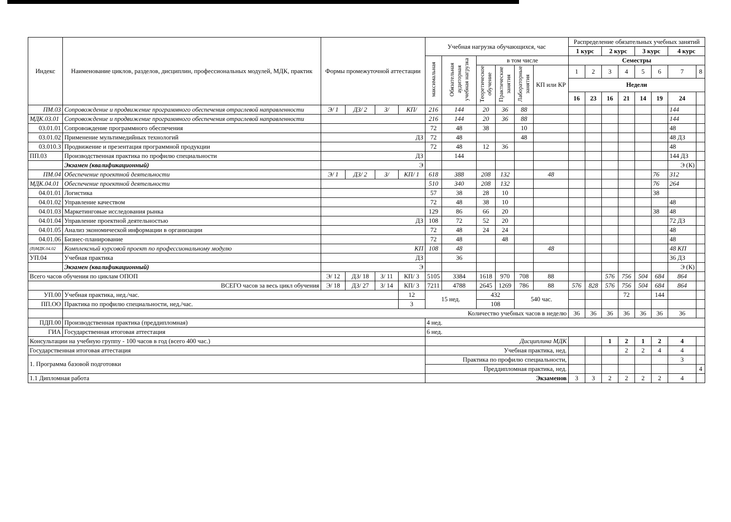| Индекс | Наименование циклов, разделов, дисциплин, профессиональных модулей, МДК, практик | Формы промежуточной аттестации | | | | Учебная нагрузка обучающихся, час | | | | | | Распределение обязательных учебных занятий | | | | | | | |
| --- | --- | --- | --- | --- | --- | --- | --- | --- | --- | --- | --- | --- | --- | --- | --- | --- | --- | --- | --- |
| | | | | | | | | | | | | 1 курс | | 2 курс | | 3 курс | | 4 курс | |
| | | | | | | максимальная | Обязательная аудиторная учебная нагрузка | в том числе | | | | Семестры | | | | | | | |
| | | | | | | | | Теоретическое обучение | Практические занятия | Лабораторные занятия | КП или КР | 1 | 2 | 3 | 4 | 5 | 6 | 7 | 8 |
| | | | | | | | | | | | | Недели | | | | | | | |
| | | | | | | | | | | | | 16 | 23 | 16 | 21 | 14 | 19 | 24 | |
| ПМ.03 | Сопровождение и продвижение программного обеспечения отраслевой направленности | Э/ 1 | ДЗ/ 2 | З/ | КП/ | 216 | 144 | 20 | 36 | 88 | | | | | | | | 144 | |
| МДК.03.01 | Сопровождение и продвижение программного обеспечения отраслевой направленности | | | | | 216 | 144 | 20 | 36 | 88 | | | | | | | | 144 | |
| 03.01.01 | Сопровождение программного обеспечения | | | | | 72 | 48 | 38 | | 10 | | | | | | | | 48 | |
| 03.01.02 | Применение мультимедийных технологий | ДЗ | | | | 72 | 48 | | | 48 | | | | | | | | 48 ДЗ | |
| 03.010.3 | Продвижение и презентация программной продукции | | | | | 72 | 48 | 12 | 36 | | | | | | | | | 48 | |
| ПП.03 | Производственная практика по профилю специальности | ДЗ | | | | | 144 | | | | | | | | | | | 144 ДЗ | |
| | Экзамен (квалификационный) | Э | | | | | | | | | | | | | | | | Э (К) | |
| ПМ.04 | Обеспечение проектной деятельности | Э/ 1 | ДЗ/ 2 | З/ | КП/ 1 | 618 | 388 | 208 | 132 | | 48 | | | | | | 76 | 312 | |
| МДК.04.01 | Обеспечение проектной деятельности | | | | | 510 | 340 | 208 | 132 | | | | | | | | 76 | 264 | |
| 04.01.01 | Логистика | | | | | 57 | 38 | 28 | 10 | | | | | | | | 38 | | |
| 04.01.02 | Управление качеством | | | | | 72 | 48 | 38 | 10 | | | | | | | | | 48 | |
| 04.01.03 | Маркетинговые исследования рынка | | | | | 129 | 86 | 66 | 20 | | | | | | | | 38 | 48 | |
| 04.01.04 | Управление проектной деятельностью | ДЗ | | | | 108 | 72 | 52 | 20 | | | | | | | | | 72 ДЗ | |
| 04.01.05 | Анализ экономической информации в организации | | | | | 72 | 48 | 24 | 24 | | | | | | | | | 48 | |
| 04.01.06 | Бизнес-планирование | | | | | 72 | 48 | | 48 | | | | | | | | | 48 | |
| (В)МДК.04.02 | Комплексный курсовой проект по профессиональному модулю | КП | | | | 108 | 48 | | | | 48 | | | | | | | 48 КП | |
| УП.04 | Учебная практика | ДЗ | | | | | 36 | | | | | | | | | | | 36 ДЗ | |
| | Экзамен (квалификационный) | Э | | | | | | | | | | | | | | | | Э (К) | |
| Всего часов обучения по циклам ОПОП | | Э/ 12 | ДЗ/ 18 | З/ 11 | КП/ 3 | 5105 | 3384 | 1618 | 970 | 708 | 88 | | | 576 | 756 | 504 | 684 | 864 | |
| ВСЕГО часов за весь цикл обучения | | Э/ 18 | ДЗ/ 27 | З/ 14 | КП/ 3 | 7211 | 4788 | 2645 | 1269 | 786 | 88 | 576 | 828 | 576 | 756 | 504 | 684 | 864 | |
| УП.00 | Учебная практика, нед./час. | | | | 12 | 15 нед. | | 432 | | 540 час. | | | | | 72 | | 144 | | |
| ПП.ОО | Практика по профилю специальности, нед./час. | | | | 3 | | | 108 | | | | | | | | | | | |
| | Количество учебных часов в неделю | | | | | | | | | | | 36 | 36 | 36 | 36 | 36 | 36 | 36 | |
| ПДП.00 | Производственная практика (преддипломная) | | | | | 4 нед. | | | | | | | | | | | | | |
| ГИА | Государственная итоговая аттестация | | | | | 6 нед. | | | | | | | | | | | | | |
| Консультации на учебную группу - 100 часов в год (всего 400 час.) | | | | | | Дисциплина МДК | | | | | | | | 1 | 2 | 1 | 2 | 4 | |
| Государственная итоговая аттестация | | | | | | Учебная практика, нед. | | | | | | | | | 2 | 2 | 4 | 4 | |
| 1. Программа базовой подготовки | | | | | | Практика по профилю специальности, | | | | | | | | | | | | 3 | |
| | | | | | | Преддипломная практика, нед. | | | | | | | | | | | | | 4 |
| 1.1 Дипломная работа | | | | | | Экзаменов | | | | | | 3 | 3 | 2 | 2 | 2 | 2 | 4 | |